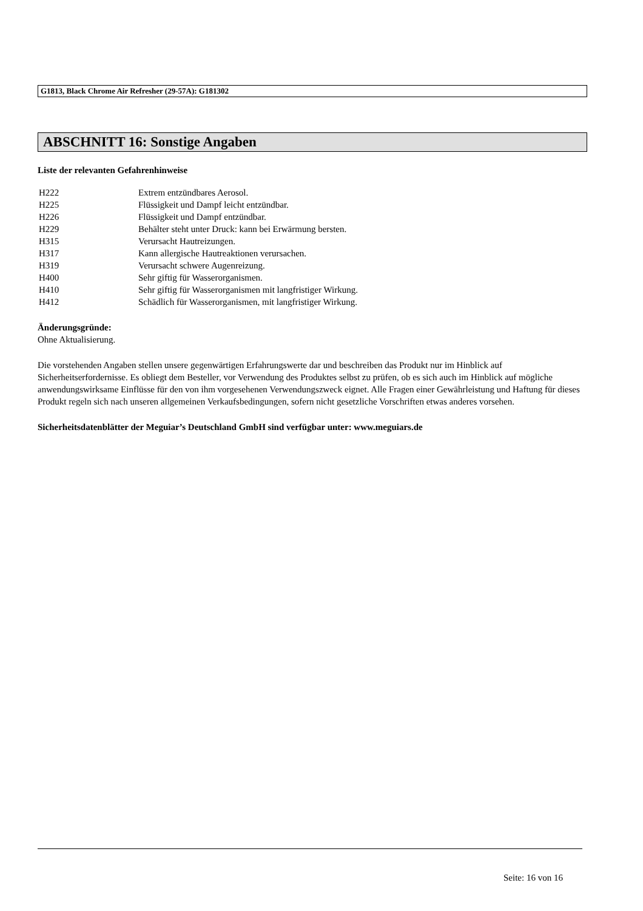G1813, Black Chrome Air Refresher (29-57A): G181302
ABSCHNITT 16: Sonstige Angaben
Liste der relevanten Gefahrenhinweise
| H222 | Extrem entzündbares Aerosol. |
| H225 | Flüssigkeit und Dampf leicht entzündbar. |
| H226 | Flüssigkeit und Dampf entzündbar. |
| H229 | Behälter steht unter Druck: kann bei Erwärmung bersten. |
| H315 | Verursacht Hautreizungen. |
| H317 | Kann allergische Hautreaktionen verursachen. |
| H319 | Verursacht schwere Augenreizung. |
| H400 | Sehr giftig für Wasserorganismen. |
| H410 | Sehr giftig für Wasserorganismen mit langfristiger Wirkung. |
| H412 | Schädlich für Wasserorganismen, mit langfristiger Wirkung. |
Änderungsgründe:
Ohne Aktualisierung.
Die vorstehenden Angaben stellen unsere gegenwärtigen Erfahrungswerte dar und beschreiben das Produkt nur im Hinblick auf Sicherheitserfordernisse. Es obliegt dem Besteller, vor Verwendung des Produktes selbst zu prüfen, ob es sich auch im Hinblick auf mögliche anwendungswirksame Einflüsse für den von ihm vorgesehenen Verwendungszweck eignet. Alle Fragen einer Gewährleistung und Haftung für dieses Produkt regeln sich nach unseren allgemeinen Verkaufsbedingungen, sofern nicht gesetzliche Vorschriften etwas anderes vorsehen.
Sicherheitsdatenblätter der Meguiar’s Deutschland GmbH sind verfügbar unter: www.meguiars.de
Seite: 16 von 16